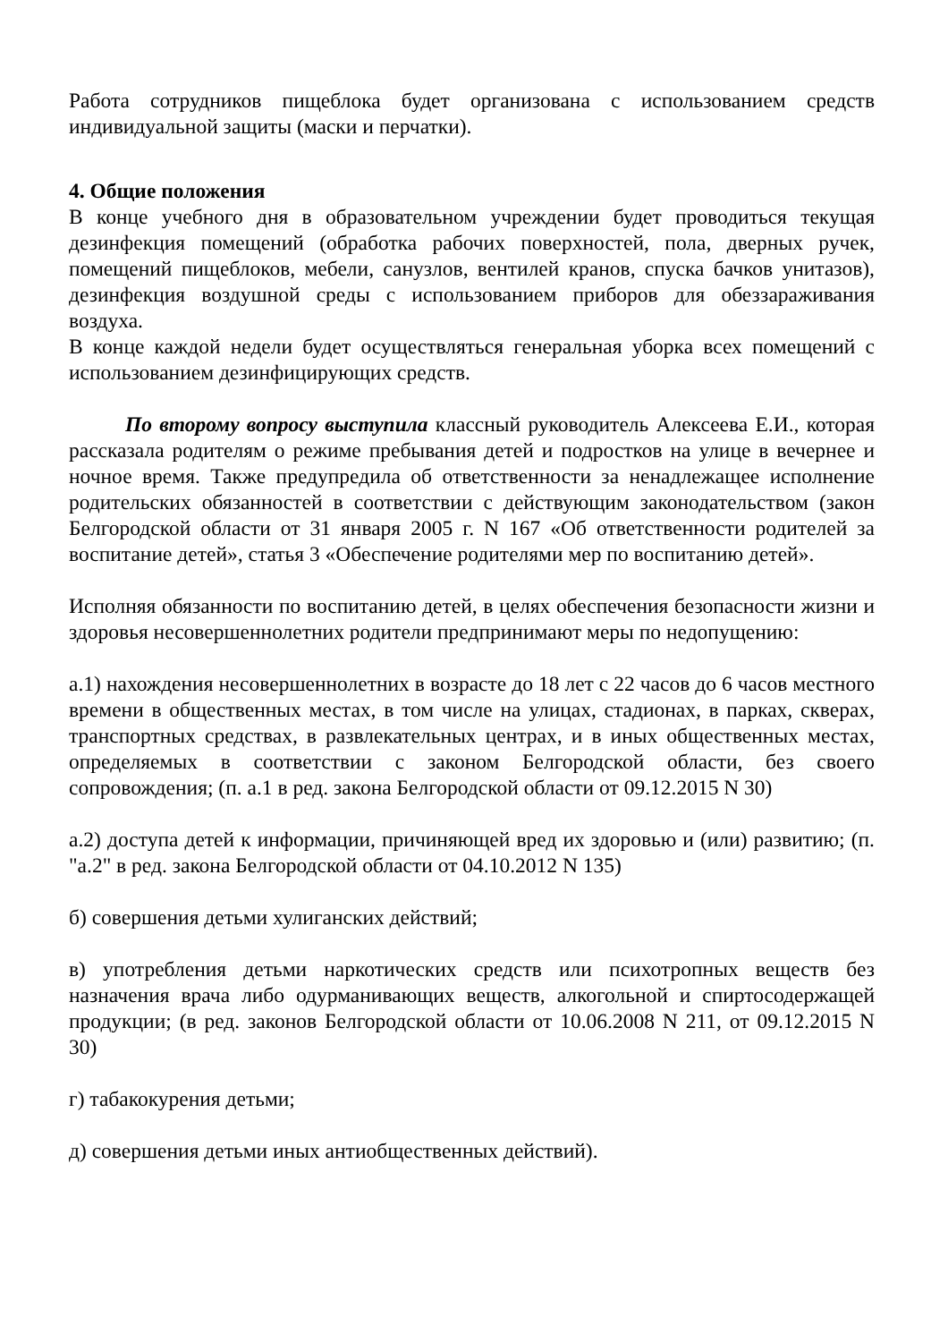Работа сотрудников пищеблока будет организована с использованием средств индивидуальной защиты (маски и перчатки).
4. Общие положения
В конце учебного дня в образовательном учреждении будет проводиться текущая дезинфекция помещений (обработка рабочих поверхностей, пола, дверных ручек, помещений пищеблоков, мебели, санузлов, вентилей кранов, спуска бачков унитазов), дезинфекция воздушной среды с использованием приборов для обеззараживания воздуха.
В конце каждой недели будет осуществляться генеральная уборка всех помещений с использованием дезинфицирующих средств.
По второму вопросу выступила классный руководитель Алексеева Е.И., которая рассказала родителям о режиме пребывания детей и подростков на улице в вечернее и ночное время. Также предупредила об ответственности за ненадлежащее исполнение родительских обязанностей в соответствии с действующим законодательством (закон Белгородской области от 31 января 2005 г. N 167 «Об ответственности родителей за воспитание детей», статья 3 «Обеспечение родителями мер по воспитанию детей».
Исполняя обязанности по воспитанию детей, в целях обеспечения безопасности жизни и здоровья несовершеннолетних родители предпринимают меры по недопущению:
а.1) нахождения несовершеннолетних в возрасте до 18 лет с 22 часов до 6 часов местного времени в общественных местах, в том числе на улицах, стадионах, в парках, скверах, транспортных средствах, в развлекательных центрах, и в иных общественных местах, определяемых в соответствии с законом Белгородской области, без своего сопровождения; (п. а.1 в ред. закона Белгородской области от 09.12.2015 N 30)
а.2) доступа детей к информации, причиняющей вред их здоровью и (или) развитию; (п. "а.2" в ред. закона Белгородской области от 04.10.2012 N 135)
б) совершения детьми хулиганских действий;
в) употребления детьми наркотических средств или психотропных веществ без назначения врача либо одурманивающих веществ, алкогольной и спиртосодержащей продукции; (в ред. законов Белгородской области от 10.06.2008 N 211, от 09.12.2015 N 30)
г) табакокурения детьми;
д) совершения детьми иных антиобщественных действий).